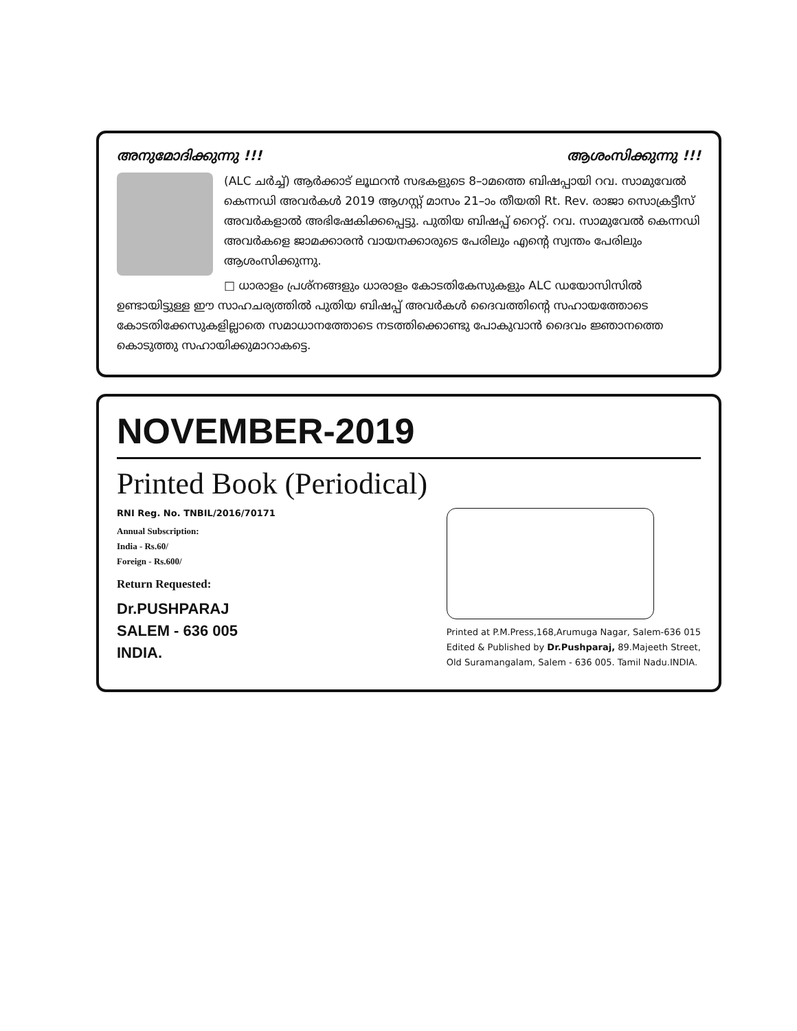അനുമോദിക്കുന്നു !!! ആശംസിക്കുന്നു !!!
(ALC ചർച്ച്) ആർക്കാട് ലൂഥറൻ സഭകളുടെ 8–ാമത്തെ ബിഷപ്പായി റവ. സാമുവേൽ കെന്നഡി അവർകൾ 2019 ആഗസ്റ്റ് മാസം 21–ാം തീയതി Rt. Rev. രാജാ സൊക്രട്ടീസ് അവർകളാൽ അഭിഷേകിക്കപ്പെട്ടു. പുതിയ ബിഷപ്പ് റൈറ്റ്. റവ. സാമുവേൽ കെന്നഡി അവർകളെ ജാമക്കാരൻ വായനക്കാരുടെ പേരിലും എന്റെ സ്വന്തം പേരിലും ആശംസിക്കുന്നു.
□ ധാരാളം പ്രശ്നങ്ങളും ധാരാളം കോടതികേസുകളും ALC ഡയോസിസിൽ ഉണ്ടായിട്ടുള്ള ഈ സാഹചര്യത്തിൽ പുതിയ ബിഷപ്പ് അവർകൾ ദൈവത്തിന്റെ സഹായത്തോടെ കോടതിക്കേസുകളില്ലാതെ സമാധാനത്തോടെ നടത്തിക്കൊണ്ടു പോകുവാൻ ദൈവം ജ്ഞാനത്തെ കൊടുത്തു സഹായിക്കുമാറാകട്ടെ.
NOVEMBER-2019
Printed Book (Periodical)
RNI Reg. No. TNBIL/2016/70171
Annual Subscription:
India - Rs.60/
Foreign - Rs.600/
Return Requested:
Dr.PUSHPARAJ
SALEM - 636 005
INDIA.
Printed at P.M.Press,168,Arumuga Nagar, Salem-636 015
Edited & Published by Dr.Pushparaj, 89.Majeeth Street,
Old Suramangalam, Salem - 636 005. Tamil Nadu.INDIA.